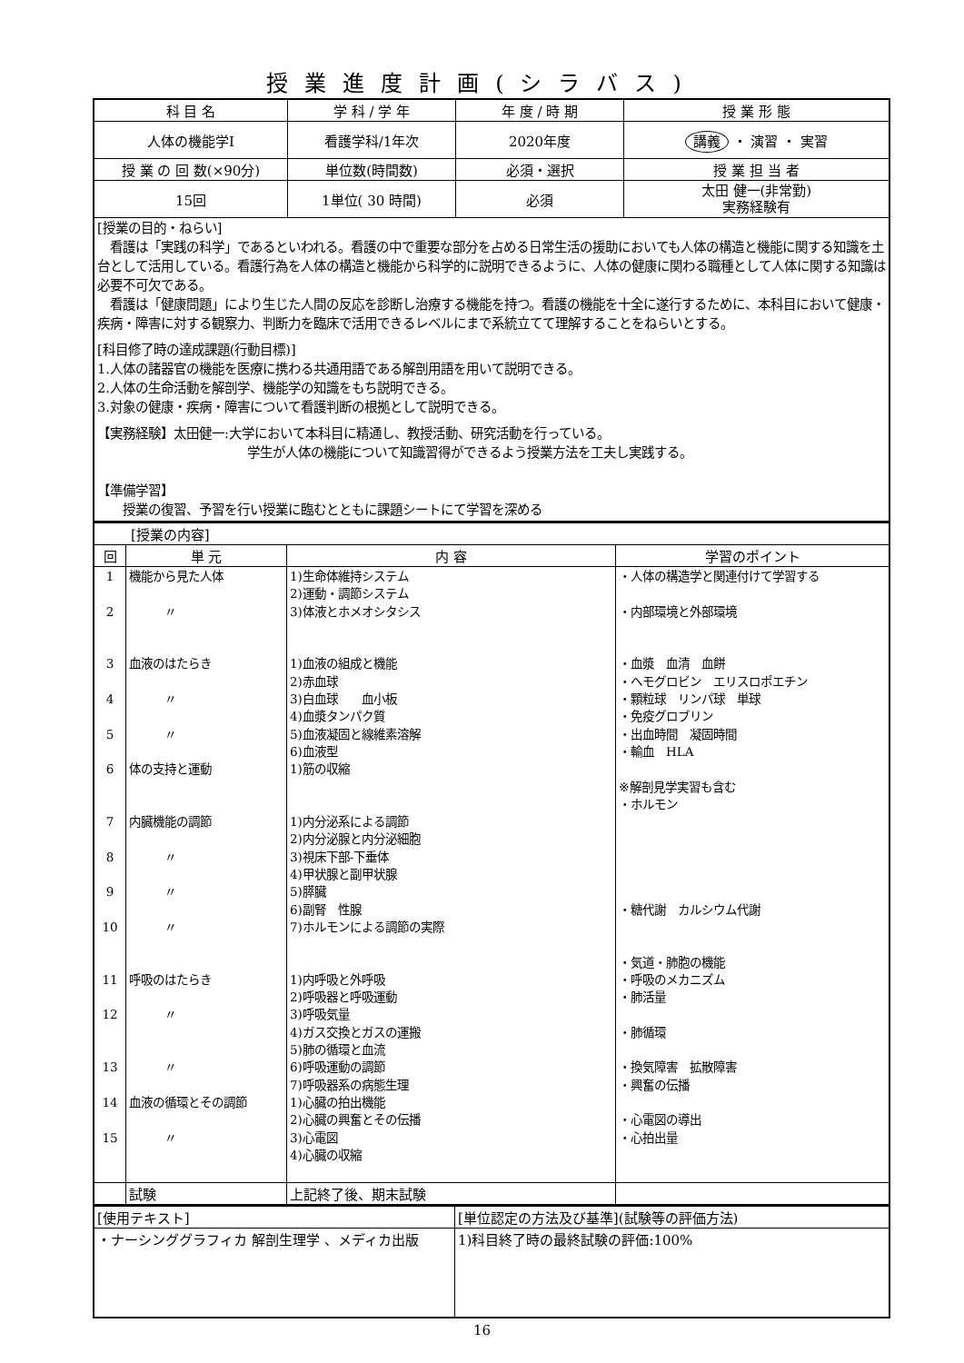授業進度計画(シラバス)
| 科 目 名 | 学 科 / 学 年 | 年 度 / 時 期 | 授 業 形 態 |
| --- | --- | --- | --- |
| 人体の機能学Ⅰ | 看護学科/1年次 | 2020年度 | 講義 ・ 演習 ・ 実習 |
| 授 業 の 回 数(×90分) | 単位数(時間数) | 必須・選択 | 授 業 担 当 者 |
| 15回 | 1単位( 30 時間) | 必須 | 太田 健一(非常勤) 実務経験有 |
| [授業の目的・ねらい] 看護は「実践の科学」であるといわれる。看護の中で重要な部分を占める日常生活の援助においても人体の構造と機能に関する知識を土台として活用している。看護行為を人体の構造と機能から科学的に説明できるように、人体の健康に関わる職種として人体に関する知識は必要不可欠である。 看護は「健康問題」により生じた人間の反応を診断し治療する機能を持つ。看護の機能を十全に遂行するために、本科目において健康・疾病・障害に対する観察力、判断力を臨床で活用できるレベルにまで系統立てて理解することをねらいとする。 [科目修了時の達成課題(行動目標)] 1.人体の諸器官の機能を医療に携わる共通用語である解剖用語を用いて説明できる。 2.人体の生命活動を解剖学、機能学の知識をもち説明できる。 3.対象の健康・疾病・障害について看護判断の根拠として説明できる。 【実務経験】太田健一:大学において本科目に精通し、教授活動、研究活動を行っている。 学生が人体の機能について知識習得ができるよう授業方法を工夫し実践する。 【準備学習】 授業の復習、予習を行い授業に臨むとともに課題シートにて学習を深める | | | |
| [授業の内容] | | | |
| 回 | 単 元 | 内 容 | 学習のポイント |
| 1 2 3 4 5 6 7 8 9 10 11 12 13 14 15 | 機能から見た人体 〃 血液のはたらき 〃 〃 体の支持と運動 内臓機能の調節 〃 〃 〃 呼吸のはたらき 〃 〃 血液の循環とその調節 〃 | 1)生命体維持システム 2)運動・調節システム 3)体液とホメオシタシス 1)血液の組成と機能 2)赤血球 3)白血球 血小板 4)血漿タンパク質 5)血液凝固と線維素溶解 6)血液型 1)筋の収縮 1)内分泌系による調節 2)内分泌腺と内分泌細胞 3)視床下部-下垂体 4)甲状腺と副甲状腺 5)膵臓 6)副腎 性腺 7)ホルモンによる調節の実際 1)内呼吸と外呼吸 2)呼吸器と呼吸運動 3)呼吸気量 4)ガス交換とガスの運搬 5)肺の循環と血流 6)呼吸運動の調節 7)呼吸器系の病態生理 1)心臓の拍出機能 2)心臓の興奮とその伝播 3)心電図 4)心臓の収縮 | ・人体の構造学と関連付けて学習する ・内部環境と外部環境 ・血漿 血清 血餅 ・ヘモグロビン エリスロポエチン ・顆粒球 リンパ球 単球 ・免疫グロブリン ・出血時間 凝固時間 ・輸血 HLA ※解剖見学実習も含む ・ホルモン ・糖代謝 カルシウム代謝 ・気道・肺胞の機能 ・呼吸のメカニズム ・肺活量 ・肺循環 ・換気障害 拡散障害 ・興奮の伝播 ・心電図の導出 ・心拍出量 |
| | 試験 | 上記終了後、期末試験 | |
| [使用テキスト] | [単位認定の方法及び基準](試験等の評価方法) |
| ・ナーシンググラフィカ 解剖生理学 、メディカ出版 | 1)科目終了時の最終試験の評価:100% |
16